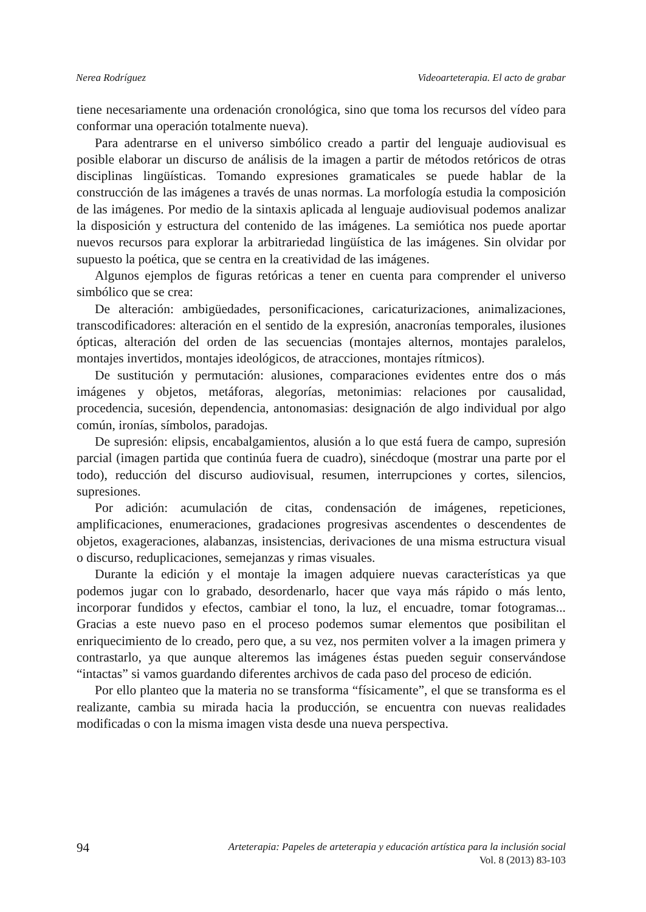Nerea Rodríguez Videoarteterapia. El acto de grabar
tiene necesariamente una ordenación cronológica, sino que toma los recursos del vídeo para conformar una operación totalmente nueva).
Para adentrarse en el universo simbólico creado a partir del lenguaje audiovisual es posible elaborar un discurso de análisis de la imagen a partir de métodos retóricos de otras disciplinas lingüísticas. Tomando expresiones gramaticales se puede hablar de la construcción de las imágenes a través de unas normas. La morfología estudia la composición de las imágenes. Por medio de la sintaxis aplicada al lenguaje audiovisual podemos analizar la disposición y estructura del contenido de las imágenes. La semiótica nos puede aportar nuevos recursos para explorar la arbitrariedad lingüística de las imágenes. Sin olvidar por supuesto la poética, que se centra en la creatividad de las imágenes.
Algunos ejemplos de figuras retóricas a tener en cuenta para comprender el universo simbólico que se crea:
De alteración: ambigüedades, personificaciones, caricaturizaciones, animalizaciones, transcodificadores: alteración en el sentido de la expresión, anacronías temporales, ilusiones ópticas, alteración del orden de las secuencias (montajes alternos, montajes paralelos, montajes invertidos, montajes ideológicos, de atracciones, montajes rítmicos).
De sustitución y permutación: alusiones, comparaciones evidentes entre dos o más imágenes y objetos, metáforas, alegorías, metonimias: relaciones por causalidad, procedencia, sucesión, dependencia, antonomasias: designación de algo individual por algo común, ironías, símbolos, paradojas.
De supresión: elipsis, encabalgamientos, alusión a lo que está fuera de campo, supresión parcial (imagen partida que continúa fuera de cuadro), sinécdoque (mostrar una parte por el todo), reducción del discurso audiovisual, resumen, interrupciones y cortes, silencios, supresiones.
Por adición: acumulación de citas, condensación de imágenes, repeticiones, amplificaciones, enumeraciones, gradaciones progresivas ascendentes o descendentes de objetos, exageraciones, alabanzas, insistencias, derivaciones de una misma estructura visual o discurso, reduplicaciones, semejanzas y rimas visuales.
Durante la edición y el montaje la imagen adquiere nuevas características ya que podemos jugar con lo grabado, desordenarlo, hacer que vaya más rápido o más lento, incorporar fundidos y efectos, cambiar el tono, la luz, el encuadre, tomar fotogramas... Gracias a este nuevo paso en el proceso podemos sumar elementos que posibilitan el enriquecimiento de lo creado, pero que, a su vez, nos permiten volver a la imagen primera y contrastarlo, ya que aunque alteremos las imágenes éstas pueden seguir conservándose “intactas” si vamos guardando diferentes archivos de cada paso del proceso de edición.
Por ello planteo que la materia no se transforma “físicamente”, el que se transforma es el realizante, cambia su mirada hacia la producción, se encuentra con nuevas realidades modificadas o con la misma imagen vista desde una nueva perspectiva.
94
Arteterapia: Papeles de arteterapia y educación artística para la inclusión social
Vol. 8 (2013) 83-103